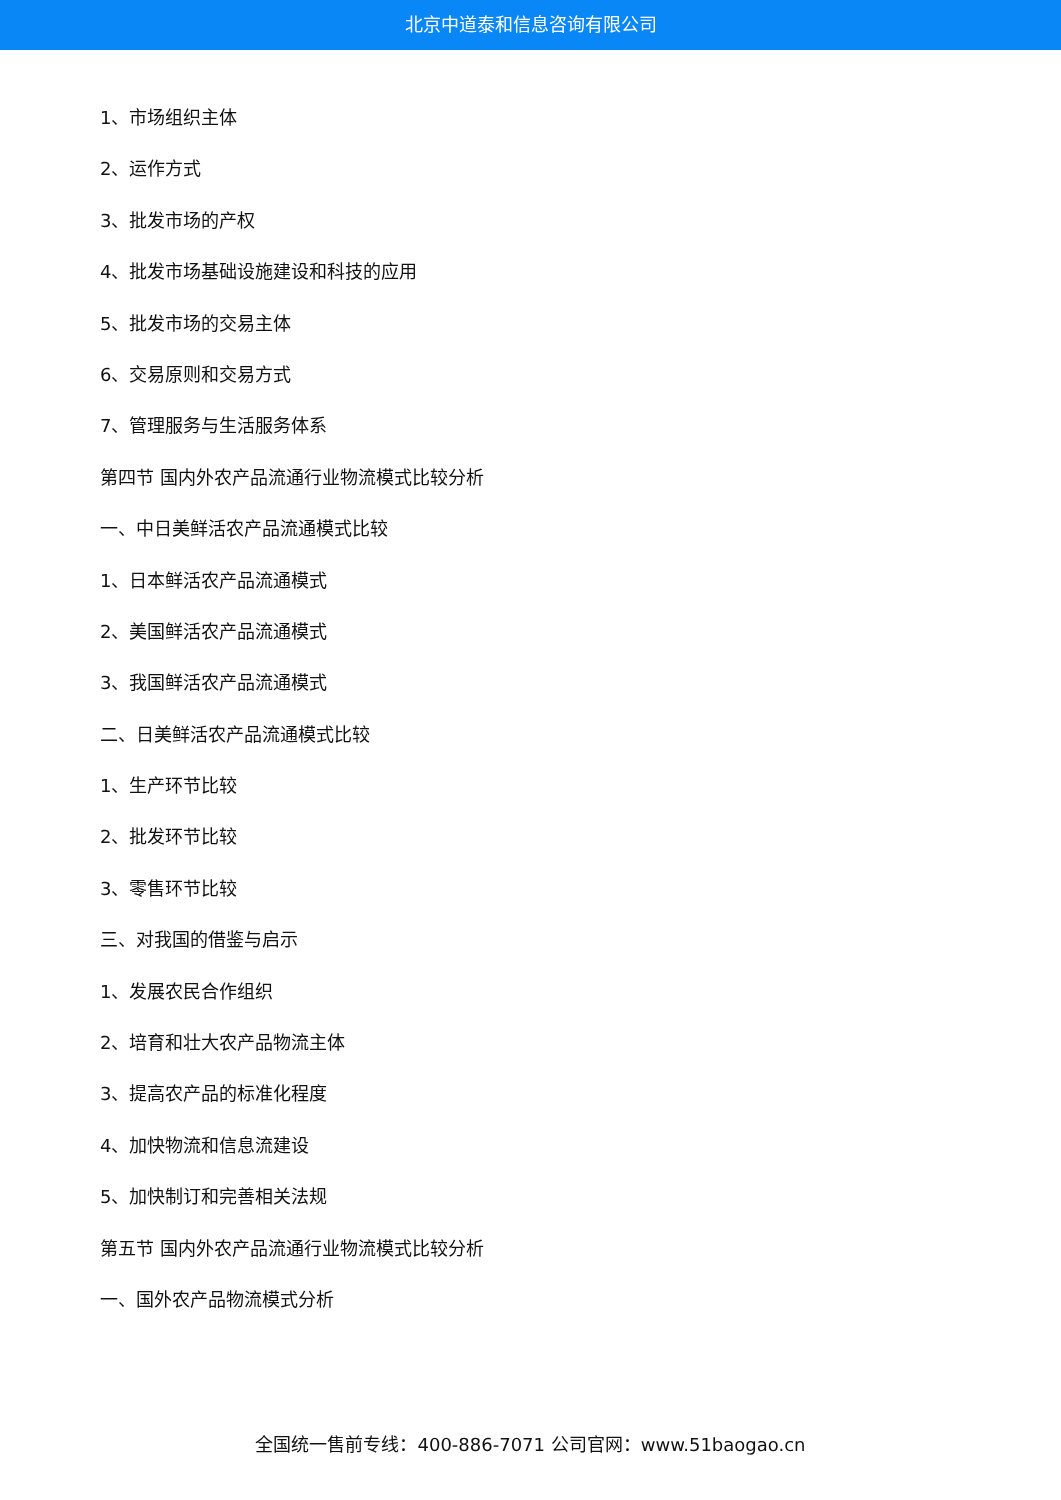北京中道泰和信息咨询有限公司
1、市场组织主体
2、运作方式
3、批发市场的产权
4、批发市场基础设施建设和科技的应用
5、批发市场的交易主体
6、交易原则和交易方式
7、管理服务与生活服务体系
第四节 国内外农产品流通行业物流模式比较分析
一、中日美鲜活农产品流通模式比较
1、日本鲜活农产品流通模式
2、美国鲜活农产品流通模式
3、我国鲜活农产品流通模式
二、日美鲜活农产品流通模式比较
1、生产环节比较
2、批发环节比较
3、零售环节比较
三、对我国的借鉴与启示
1、发展农民合作组织
2、培育和壮大农产品物流主体
3、提高农产品的标准化程度
4、加快物流和信息流建设
5、加快制订和完善相关法规
第五节 国内外农产品流通行业物流模式比较分析
一、国外农产品物流模式分析
全国统一售前专线：400-886-7071 公司官网：www.51baogao.cn